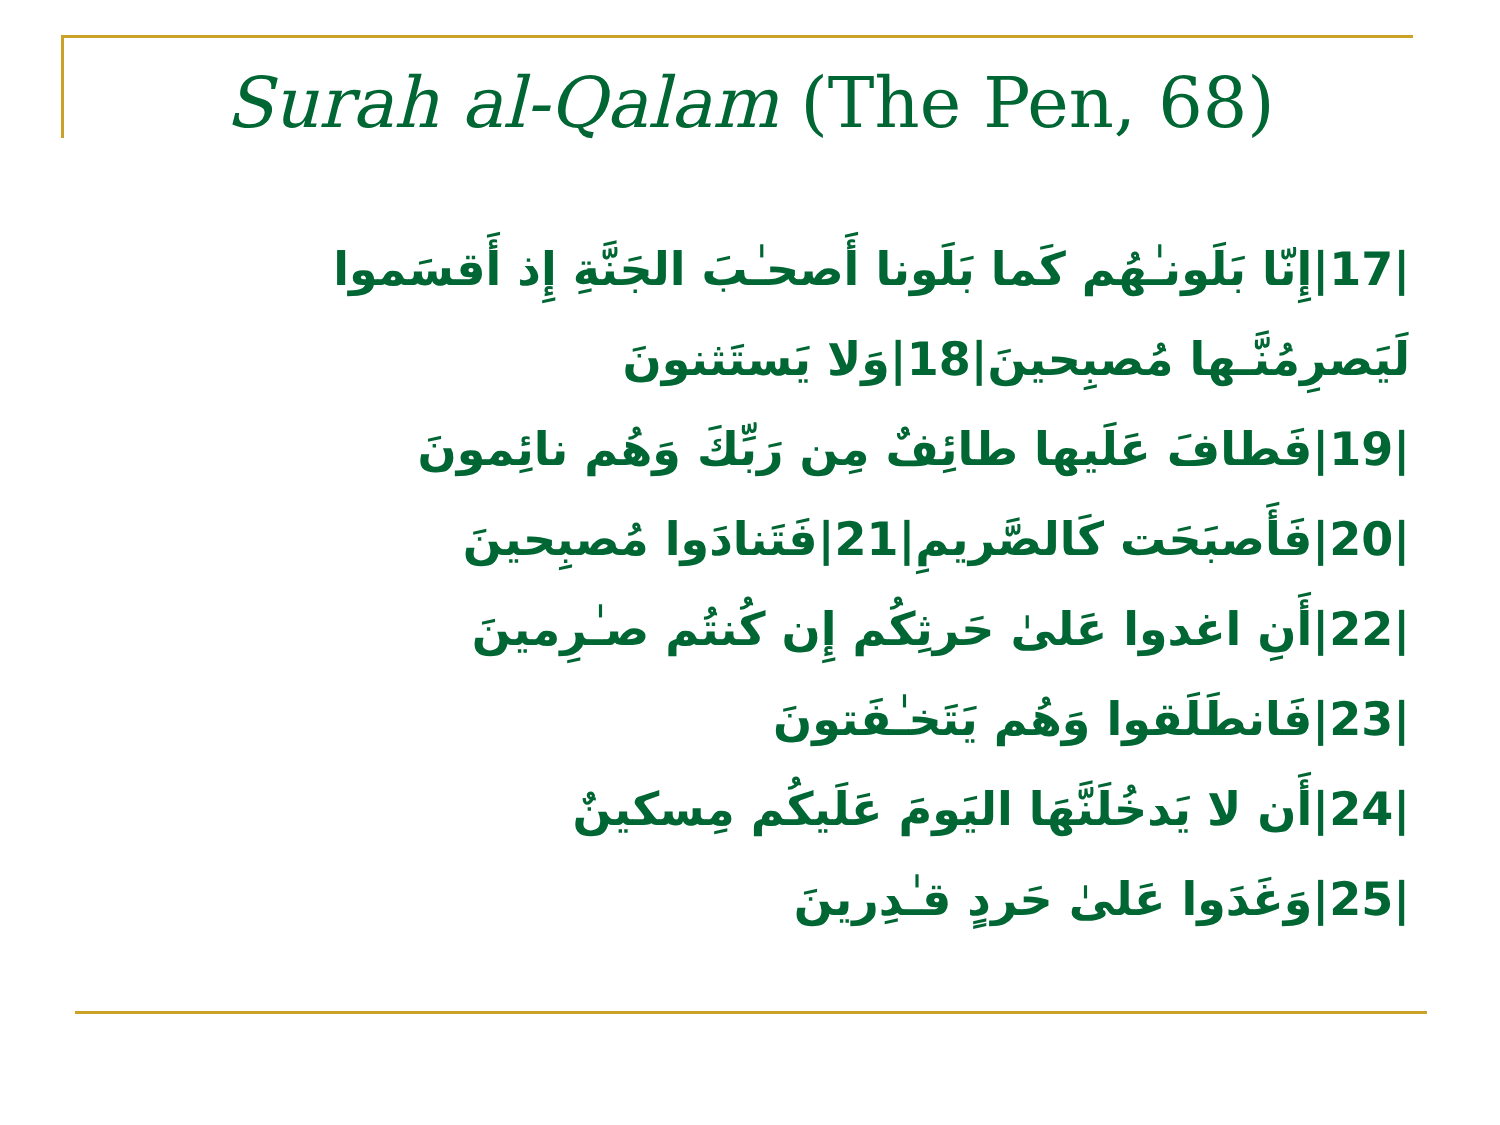Surah al-Qalam (The Pen, 68)
|17|إِنّا بَلَونـٰهُم كَما بَلَونا أَصحـٰبَ الجَنَّةِ إِذ أَقسَموا لَيَصرِمُنَّـها مُصبِحينَ|18|وَلا يَستَثنونَ
|19|فَطافَ عَلَيها طائِفٌ مِن رَبِّكَ وَهُم نائِمونَ
|20|فَأَصبَحَت كَالصَّريمِ|21|فَتَنادَوا مُصبِحينَ
|22|أَنِ اغدوا عَلىٰ حَرثِكُم إِن كُنتُم صـٰرِمينَ
|23|فَانطَلَقوا وَهُم يَتَخـٰفَتونَ
|24|أَن لا يَدخُلَنَّهَا اليَومَ عَلَيكُم مِسكينٌ
|25|وَغَدَوا عَلىٰ حَردٍ قـٰدِرينَ